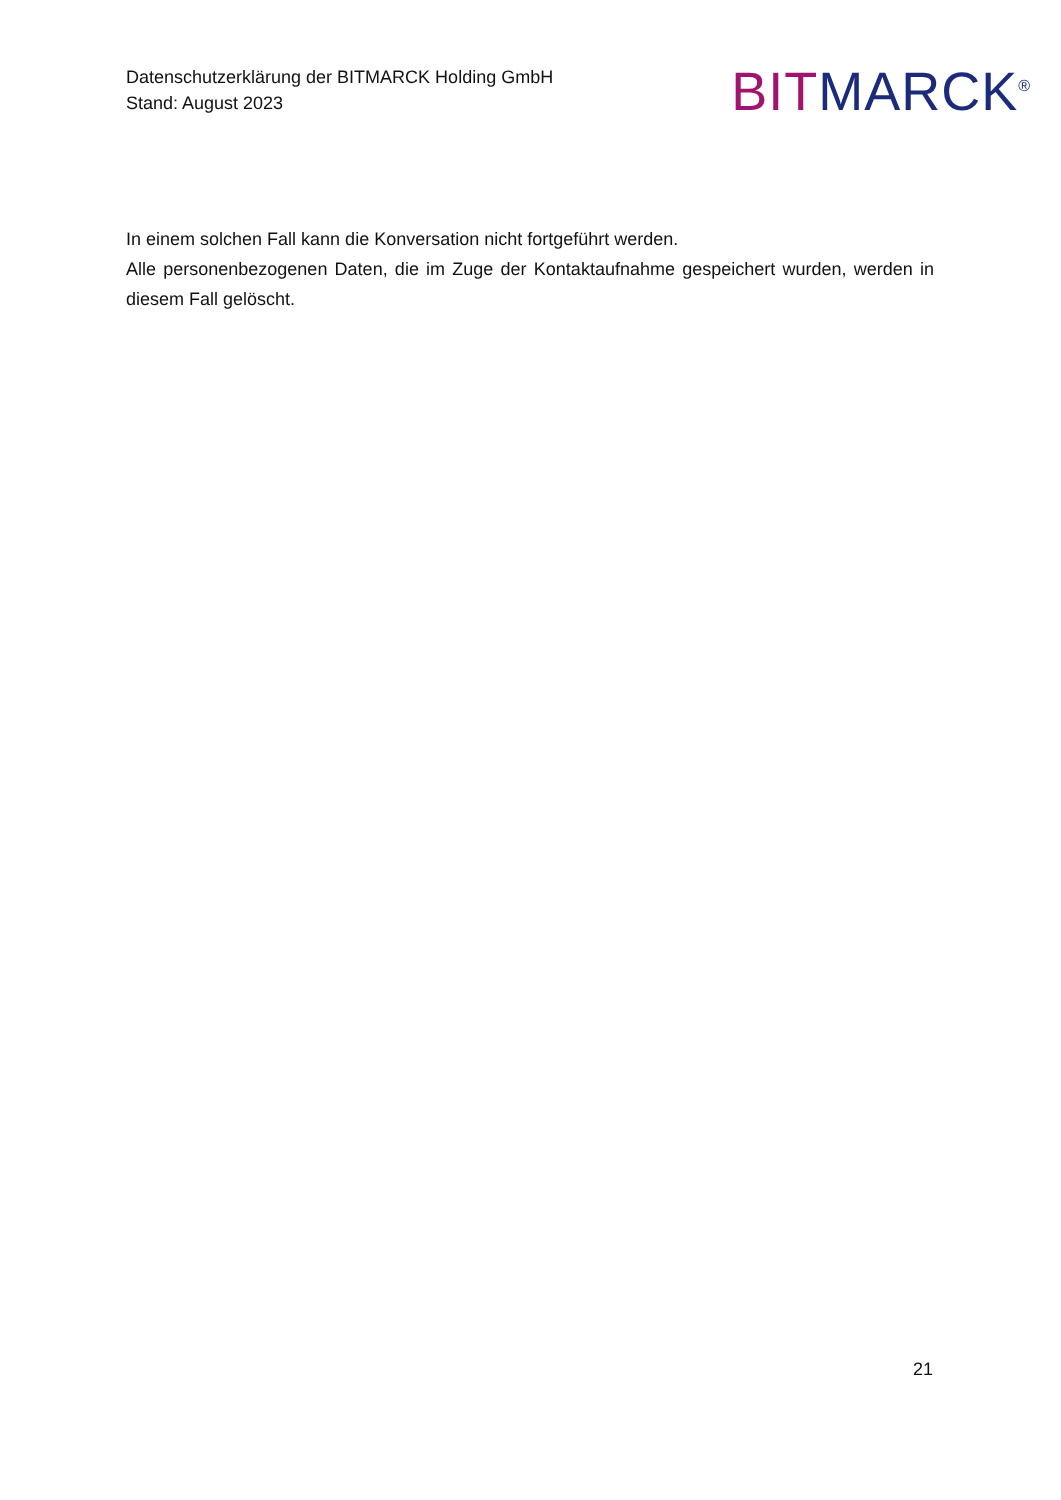Datenschutzerklärung der BITMARCK Holding GmbH
Stand: August 2023
BIT MARCK<sup>®</sup>
In einem solchen Fall kann die Konversation nicht fortgeführt werden.
Alle personenbezogenen Daten, die im Zuge der Kontaktaufnahme gespeichert wurden, werden in diesem Fall gelöscht.
21